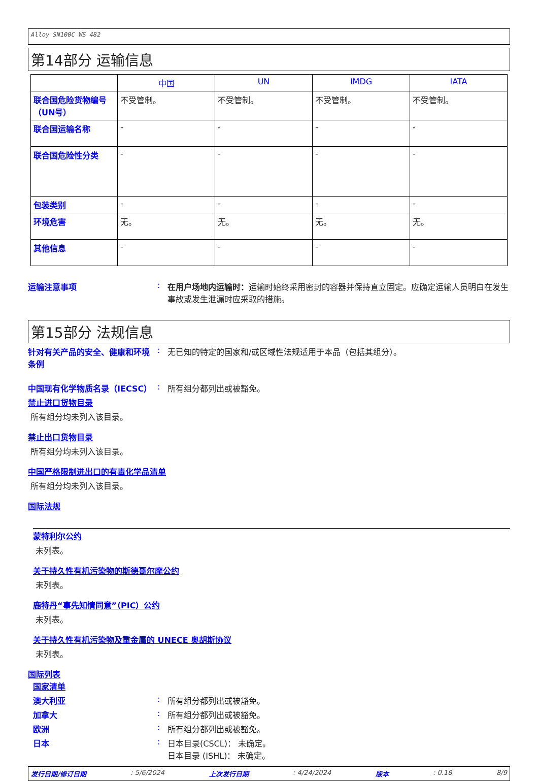Alloy SN100C WS 482
第14部分 运输信息
| | 中国 | UN | IMDG | IATA |
| --- | --- | --- | --- | --- |
| 联合国危险货物编号（UN号） | 不受管制。 | 不受管制。 | 不受管制。 | 不受管制。 |
| 联合国运输名称 | - | - | - | - |
| 联合国危险性分类 | - | - | - | - |
| 包装类别 | - | - | - | - |
| 环境危害 | 无。 | 无。 | 无。 | 无。 |
| 其他信息 | - | - | - | - |
运输注意事项 : 在用户场地内运输时：运输时始终采用密封的容器并保持直立固定。应确定运输人员明白在发生事故或发生泄漏时应采取的措施。
第15部分 法规信息
针对有关产品的安全、健康和环境条例
: 无已知的特定的国家和/或区域性法规适用于本品（包括其组分）。
中国现有化学物质名录（IECSC） : 所有组分都列出或被豁免。
禁止进口货物目录
所有组分均未列入该目录。
禁止出口货物目录
所有组分均未列入该目录。
中国严格限制进出口的有毒化学品清单
所有组分均未列入该目录。
国际法规
蒙特利尔公约
未列表。
关于持久性有机污染物的斯德哥尔摩公约
未列表。
鹿特丹“事先知情同意”（PIC）公约
未列表。
关于持久性有机污染物及重金属的 UNECE 奥胡斯协议
未列表。
国际列表
国家清单
澳大利亚 : 所有组分都列出或被豁免。
加拿大 : 所有组分都列出或被豁免。
欧洲 : 所有组分都列出或被豁免。
日本 : 日本目录(CSCL)： 未确定。
日本目录 (ISHL)： 未确定。
发行日期/修订日期: 5/6/2024 上次发行日期: 4/24/2024 版本: 0.18 8/9